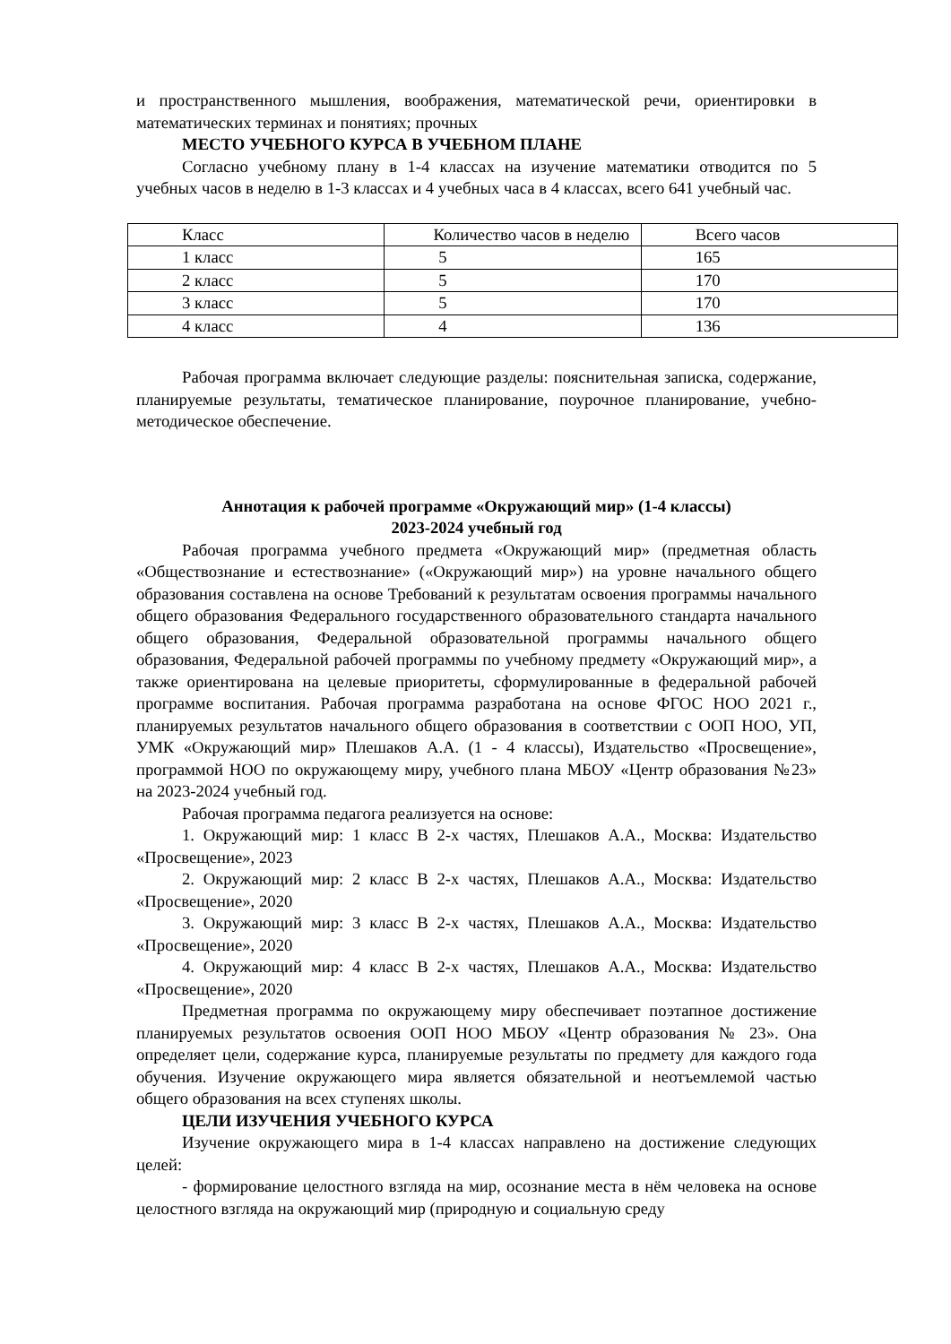и пространственного мышления, воображения, математической речи, ориентировки в математических терминах и понятиях; прочных
МЕСТО УЧЕБНОГО КУРСА В УЧЕБНОМ ПЛАНЕ
Согласно учебному плану в 1-4 классах на изучение математики отводится по 5 учебных часов в неделю в 1-3 классах и 4 учебных часа в 4 классах, всего 641 учебный час.
| Класс | Количество часов в неделю | Всего часов |
| 1 класс | 5 | 165 |
| 2 класс | 5 | 170 |
| 3 класс | 5 | 170 |
| 4 класс | 4 | 136 |
Рабочая программа включает следующие разделы: пояснительная записка, содержание, планируемые результаты, тематическое планирование, поурочное планирование, учебно-методическое обеспечение.
Аннотация к рабочей программе «Окружающий мир» (1-4 классы)
2023-2024 учебный год
Рабочая программа учебного предмета «Окружающий мир» (предметная область «Обществознание и естествознание» («Окружающий мир») на уровне начального общего образования составлена на основе Требований к результатам освоения программы начального общего образования Федерального государственного образовательного стандарта начального общего образования, Федеральной образовательной программы начального общего образования, Федеральной рабочей программы по учебному предмету «Окружающий мир», а также ориентирована на целевые приоритеты, сформулированные в федеральной рабочей программе воспитания. Рабочая программа разработана на основе ФГОС НОО 2021 г., планируемых результатов начального общего образования в соответствии с ООП НОО, УП, УМК «Окружающий мир» Плешаков А.А. (1 - 4 классы), Издательство «Просвещение», программой НОО по окружающему миру, учебного плана МБОУ «Центр образования №23» на 2023-2024 учебный год.
Рабочая программа педагога реализуется на основе:
1. Окружающий мир: 1 класс В 2-х частях, Плешаков А.А., Москва: Издательство «Просвещение», 2023
2. Окружающий мир: 2 класс В 2-х частях, Плешаков А.А., Москва: Издательство «Просвещение», 2020
3. Окружающий мир: 3 класс В 2-х частях, Плешаков А.А., Москва: Издательство «Просвещение», 2020
4. Окружающий мир: 4 класс В 2-х частях, Плешаков А.А., Москва: Издательство «Просвещение», 2020
Предметная программа по окружающему миру обеспечивает поэтапное достижение планируемых результатов освоения ООП НОО МБОУ «Центр образования № 23». Она определяет цели, содержание курса, планируемые результаты по предмету для каждого года обучения. Изучение окружающего мира является обязательной и неотъемлемой частью общего образования на всех ступенях школы.
ЦЕЛИ ИЗУЧЕНИЯ УЧЕБНОГО КУРСА
Изучение окружающего мира в 1-4 классах направлено на достижение следующих целей:
- формирование целостного взгляда на мир, осознание места в нём человека на основе целостного взгляда на окружающий мир (природную и социальную среду